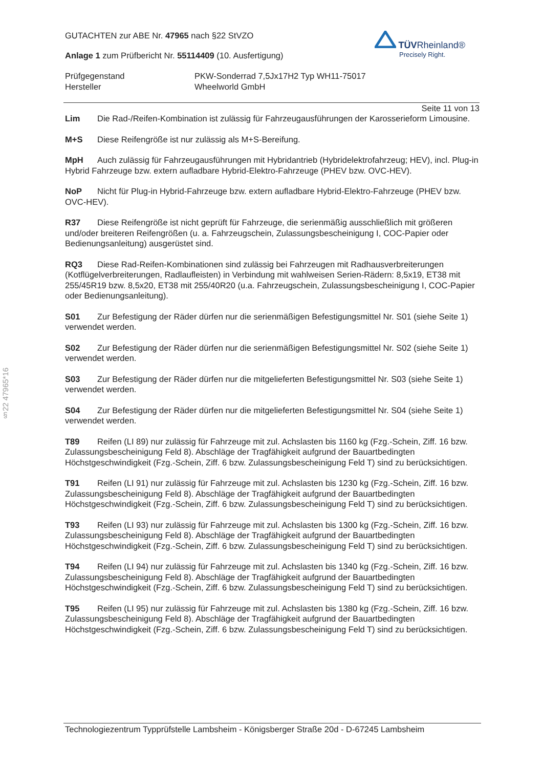§22 47965*16
TÜV Rheinland®
Precisely Right.
GUTACHTEN zur ABE Nr. 47965 nach §22 StVZO
Anlage 1 zum Prüfbericht Nr. 55114409 (10. Ausfertigung)
Prüfgegenstand
PKW-Sonderrad 7,5Jx17H2 Typ WH11-75017
Hersteller
Wheelworld GmbH
Seite 11 von 13
Lim Die Rad-/Reifen-Kombination ist zulässig für Fahrzeugausführungen der Karosserieform Limousine.
M+S Diese Reifengröße ist nur zulässig als M+S-Bereifung.
MpH Auch zulässig für Fahrzeugausführungen mit Hybridantrieb (Hybridelektrofahrzeug; HEV), incl. Plug-in Hybrid Fahrzeuge bzw. extern aufladbare Hybrid-Elektro-Fahrzeuge (PHEV bzw. OVC-HEV).
NoP Nicht für Plug-in Hybrid-Fahrzeuge bzw. extern aufladbare Hybrid-Elektro-Fahrzeuge (PHEV bzw. OVC-HEV).
R37 Diese Reifengröße ist nicht geprüft für Fahrzeuge, die serienmäßig ausschließlich mit größeren und/oder breiteren Reifengrößen (u. a. Fahrzeugschein, Zulassungsbescheinigung I, COC-Papier oder Bedienungsanleitung) ausgerüstet sind.
RQ3 Diese Rad-Reifen-Kombinationen sind zulässig bei Fahrzeugen mit Radhausverbreiterungen (Kotflügelverbreiterungen, Radlaufleisten) in Verbindung mit wahlweisen Serien-Rädern: 8,5x19, ET38 mit 255/45R19 bzw. 8,5x20, ET38 mit 255/40R20 (u.a. Fahrzeugschein, Zulassungsbescheinigung I, COC-Papier oder Bedienungsanleitung).
S01 Zur Befestigung der Räder dürfen nur die serienmäßigen Befestigungsmittel Nr. S01 (siehe Seite 1) verwendet werden.
S02 Zur Befestigung der Räder dürfen nur die serienmäßigen Befestigungsmittel Nr. S02 (siehe Seite 1) verwendet werden.
S03 Zur Befestigung der Räder dürfen nur die mitgelieferten Befestigungsmittel Nr. S03 (siehe Seite 1) verwendet werden.
S04 Zur Befestigung der Räder dürfen nur die mitgelieferten Befestigungsmittel Nr. S04 (siehe Seite 1) verwendet werden.
T89 Reifen (LI 89) nur zulässig für Fahrzeuge mit zul. Achslasten bis 1160 kg (Fzg.-Schein, Ziff. 16 bzw. Zulassungsbescheinigung Feld 8). Abschläge der Tragfähigkeit aufgrund der Bauartbedingten Höchstgeschwindigkeit (Fzg.-Schein, Ziff. 6 bzw. Zulassungsbescheinigung Feld T) sind zu berücksichtigen.
T91 Reifen (LI 91) nur zulässig für Fahrzeuge mit zul. Achslasten bis 1230 kg (Fzg.-Schein, Ziff. 16 bzw. Zulassungsbescheinigung Feld 8). Abschläge der Tragfähigkeit aufgrund der Bauartbedingten Höchstgeschwindigkeit (Fzg.-Schein, Ziff. 6 bzw. Zulassungsbescheinigung Feld T) sind zu berücksichtigen.
T93 Reifen (LI 93) nur zulässig für Fahrzeuge mit zul. Achslasten bis 1300 kg (Fzg.-Schein, Ziff. 16 bzw. Zulassungsbescheinigung Feld 8). Abschläge der Tragfähigkeit aufgrund der Bauartbedingten Höchstgeschwindigkeit (Fzg.-Schein, Ziff. 6 bzw. Zulassungsbescheinigung Feld T) sind zu berücksichtigen.
T94 Reifen (LI 94) nur zulässig für Fahrzeuge mit zul. Achslasten bis 1340 kg (Fzg.-Schein, Ziff. 16 bzw. Zulassungsbescheinigung Feld 8). Abschläge der Tragfähigkeit aufgrund der Bauartbedingten Höchstgeschwindigkeit (Fzg.-Schein, Ziff. 6 bzw. Zulassungsbescheinigung Feld T) sind zu berücksichtigen.
T95 Reifen (LI 95) nur zulässig für Fahrzeuge mit zul. Achslasten bis 1380 kg (Fzg.-Schein, Ziff. 16 bzw. Zulassungsbescheinigung Feld 8). Abschläge der Tragfähigkeit aufgrund der Bauartbedingten Höchstgeschwindigkeit (Fzg.-Schein, Ziff. 6 bzw. Zulassungsbescheinigung Feld T) sind zu berücksichtigen.
Technologiezentrum Typprüfstelle Lambsheim - Königsberger Straße 20d - D-67245 Lambsheim